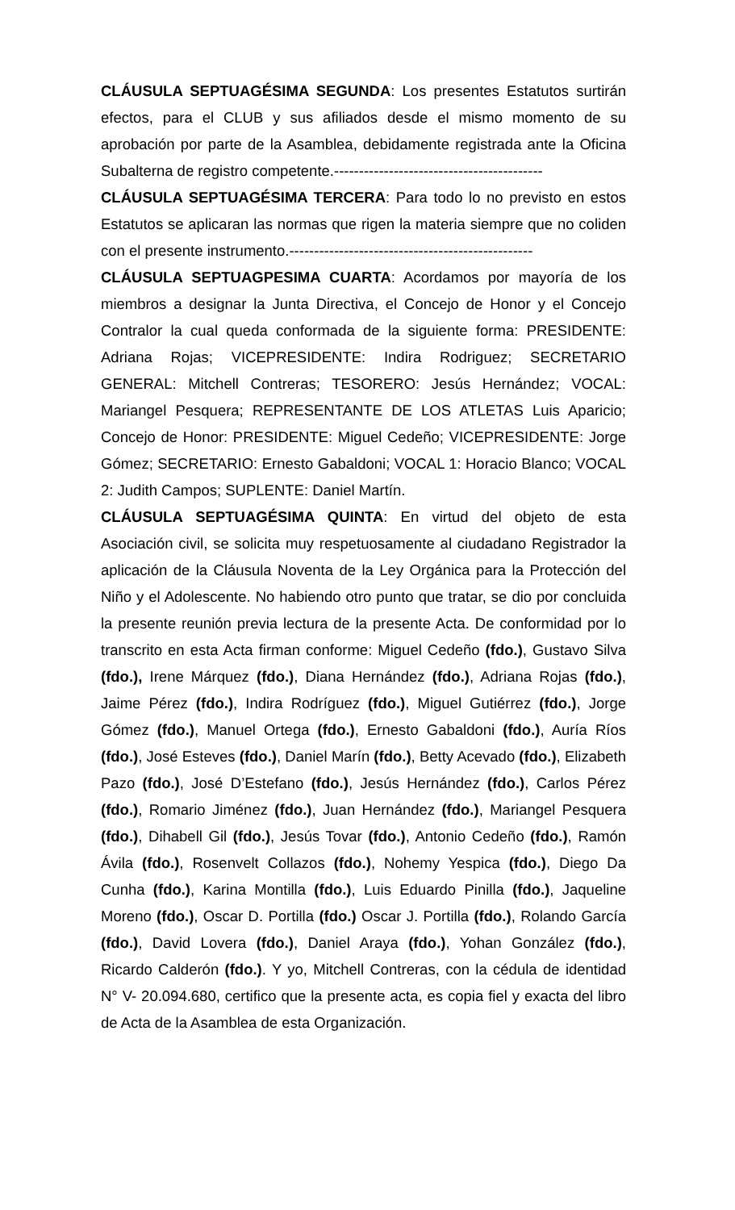CLÁUSULA SEPTUAGÉSIMA SEGUNDA: Los presentes Estatutos surtirán efectos, para el CLUB y sus afiliados desde el mismo momento de su aprobación por parte de la Asamblea, debidamente registrada ante la Oficina Subalterna de registro competente.------------------------------------------
CLÁUSULA SEPTUAGÉSIMA TERCERA: Para todo lo no previsto en estos Estatutos se aplicaran las normas que rigen la materia siempre que no coliden con el presente instrumento.-------------------------------------------------
CLÁUSULA SEPTUAGPESIMA CUARTA: Acordamos por mayoría de los miembros a designar la Junta Directiva, el Concejo de Honor y el Concejo Contralor la cual queda conformada de la siguiente forma: PRESIDENTE: Adriana Rojas; VICEPRESIDENTE: Indira Rodriguez; SECRETARIO GENERAL: Mitchell Contreras; TESORERO: Jesús Hernández; VOCAL: Mariangel Pesquera; REPRESENTANTE DE LOS ATLETAS Luis Aparicio; Concejo de Honor: PRESIDENTE: Miguel Cedeño; VICEPRESIDENTE: Jorge Gómez; SECRETARIO: Ernesto Gabaldoni; VOCAL 1: Horacio Blanco; VOCAL 2: Judith Campos; SUPLENTE: Daniel Martín.
CLÁUSULA SEPTUAGÉSIMA QUINTA: En virtud del objeto de esta Asociación civil, se solicita muy respetuosamente al ciudadano Registrador la aplicación de la Cláusula Noventa de la Ley Orgánica para la Protección del Niño y el Adolescente. No habiendo otro punto que tratar, se dio por concluida la presente reunión previa lectura de la presente Acta. De conformidad por lo transcrito en esta Acta firman conforme: Miguel Cedeño (fdo.), Gustavo Silva (fdo.), Irene Márquez (fdo.), Diana Hernández (fdo.), Adriana Rojas (fdo.), Jaime Pérez (fdo.), Indira Rodríguez (fdo.), Miguel Gutiérrez (fdo.), Jorge Gómez (fdo.), Manuel Ortega (fdo.), Ernesto Gabaldoni (fdo.), Auría Ríos (fdo.), José Esteves (fdo.), Daniel Marín (fdo.), Betty Acevado (fdo.), Elizabeth Pazo (fdo.), José D’Estefano (fdo.), Jesús Hernández (fdo.), Carlos Pérez (fdo.), Romario Jiménez (fdo.), Juan Hernández (fdo.), Mariangel Pesquera (fdo.), Dihabell Gil (fdo.), Jesús Tovar (fdo.), Antonio Cedeño (fdo.), Ramón Ávila (fdo.), Rosenvelt Collazos (fdo.), Nohemy Yespica (fdo.), Diego Da Cunha (fdo.), Karina Montilla (fdo.), Luis Eduardo Pinilla (fdo.), Jaqueline Moreno (fdo.), Oscar D. Portilla (fdo.) Oscar J. Portilla (fdo.), Rolando García (fdo.), David Lovera (fdo.), Daniel Araya (fdo.), Yohan González (fdo.), Ricardo Calderón (fdo.). Y yo, Mitchell Contreras, con la cédula de identidad N° V- 20.094.680, certifico que la presente acta, es copia fiel y exacta del libro de Acta de la Asamblea de esta Organización.